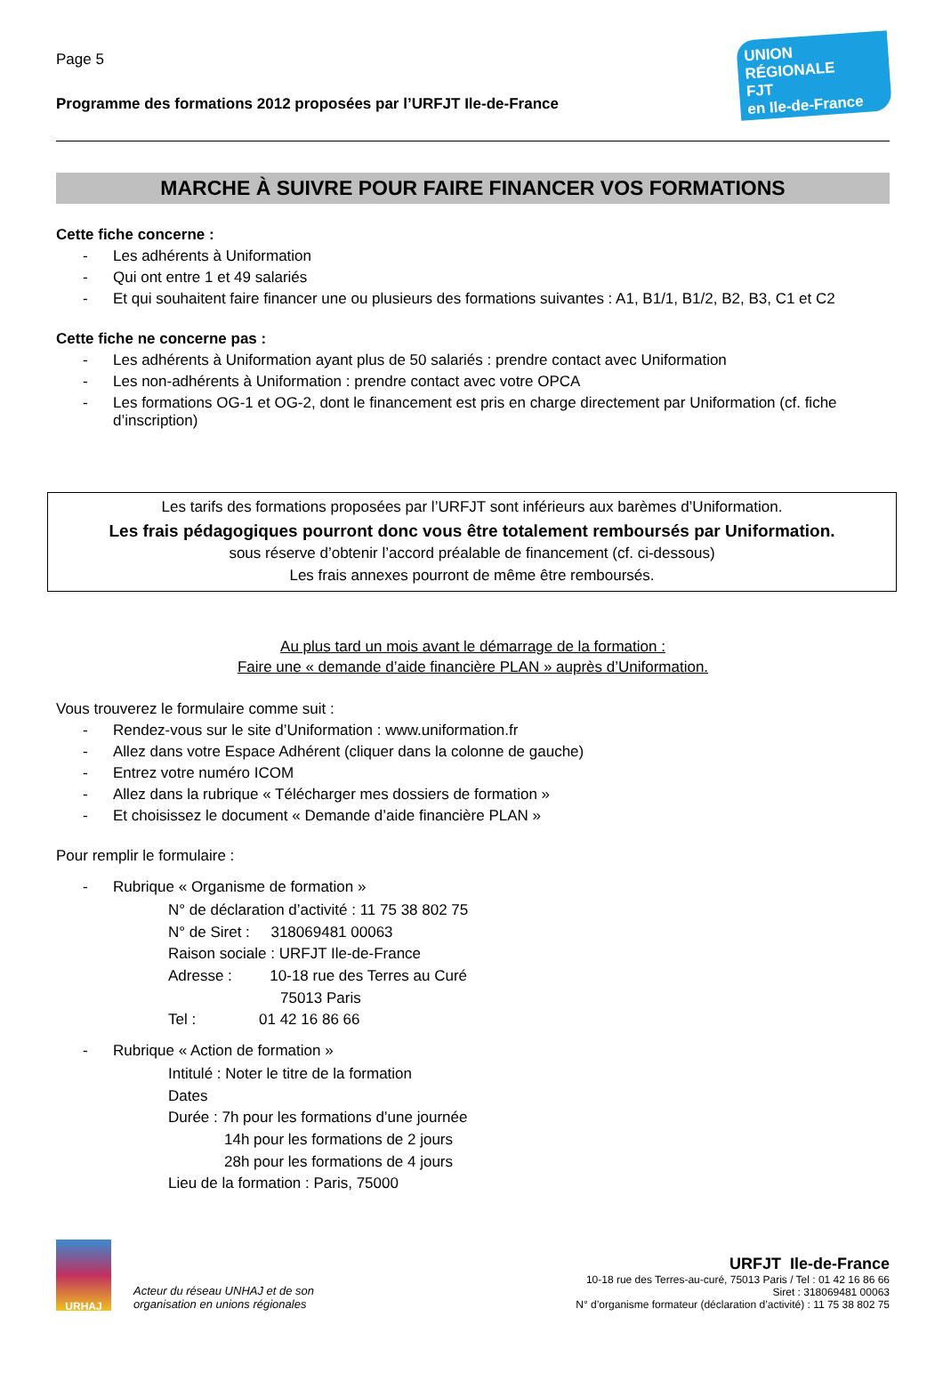Page 5
Programme des formations 2012 proposées par l’URFJT Ile-de-France
UNION RÉGIONALE
FJT
en Ile-de-France
MARCHE À SUIVRE POUR FAIRE FINANCER VOS FORMATIONS
Cette fiche concerne :
- Les adhérents à Uniformation
- Qui ont entre 1 et 49 salariés
- Et qui souhaitent faire financer une ou plusieurs des formations suivantes : A1, B1/1, B1/2, B2, B3, C1 et C2
Cette fiche ne concerne pas :
- Les adhérents à Uniformation ayant plus de 50 salariés : prendre contact avec Uniformation
- Les non-adhérents à Uniformation : prendre contact avec votre OPCA
- Les formations OG-1 et OG-2, dont le financement est pris en charge directement par Uniformation (cf. fiche
d’inscription)
Les tarifs des formations proposées par l’URFJT sont inférieurs aux barèmes d’Uniformation.
Les frais pédagogiques pourront donc vous être totalement remboursés par Uniformation.
sous réserve d’obtenir l’accord préalable de financement (cf. ci-dessous)
Les frais annexes pourront de même être remboursés.
Au plus tard un mois avant le démarrage de la formation :
Faire une « demande d’aide financière PLAN » auprès d’Uniformation.
Vous trouverez le formulaire comme suit :
- Rendez-vous sur le site d’Uniformation : www.uniformation.fr
- Allez dans votre Espace Adhérent (cliquer dans la colonne de gauche)
- Entrez votre numéro ICOM
- Allez dans la rubrique « Télécharger mes dossiers de formation »
- Et choisissez le document « Demande d’aide financière PLAN »
Pour remplir le formulaire :
- Rubrique « Organisme de formation »
N° de déclaration d’activité : 11 75 38 802 75
N° de Siret : 318069481 00063
Raison sociale : URFJT Ile-de-France
Adresse : 10-18 rue des Terres au Curé
75013 Paris
Tel : 01 42 16 86 66
- Rubrique « Action de formation »
Intitulé : Noter le titre de la formation
Dates
Durée : 7h pour les formations d’une journée
14h pour les formations de 2 jours
28h pour les formations de 4 jours
Lieu de la formation : Paris, 75000
URHAJ
Acteur du réseau UNHAJ et de son
organisation en unions régionales
URFJT Ile-de-France
10-18 rue des Terres-au-curé, 75013 Paris / Tel : 01 42 16 86 66
Siret : 318069481 00063
N° d’organisme formateur (déclaration d’activité) : 11 75 38 802 75